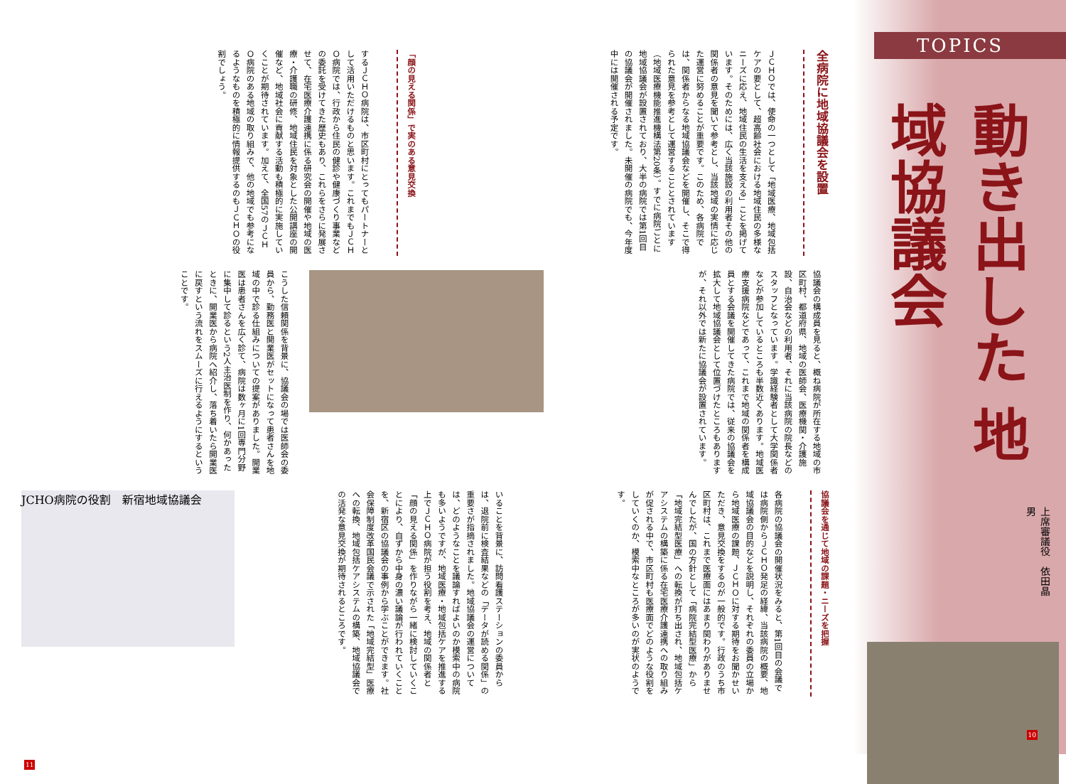TOPICS
動き出した 地域協議会
上席審議役　依田晶男
10
全病院に地域協議会を設置
ＪＣＨＯでは、使命の一つとして「地域医療、地域包括ケアの要として、超高齢社会における地域住民の多様なニーズに応え、地域住民の生活を支える」ことを掲げています。そのためには、広く当該施設の利用者その他の関係者の意見を聞いて参考とし、当該地域の実情に応じた運営に努めることが重要です。このため、各病院では、関係者からなる地域協議会などを開催し、そこで得られた意見を参考として運営することとされています（地域医療機能推進機構法第20条）。すでに病院ごとに地域協議会が設置されており、大半の病院では第1回目の協議会が開催されました。未開催の病院でも、今年度中には開催される予定です。
「顔の見える関係」で実のある意見交換
するＪＣＨＯ病院は、市区町村にとってもパートナーとして活用いただけるものと思います。これまでもＪＣＨＯ病院では、行政から住民の健診や健康づくり事業などの委託を受けてきた歴史もあり、これらをさらに発展させて、在宅医療介護連携に係る研究会の開催や地域の医療・介護職の研修、地域住民を対象とした公開講座の開催など、地域社会に貢献する活動も積極的に実施していくことが期待されています。加えて、全国57のＪＣＨＯ病院のある地域の取り組みで、他の地域でも参考になるようなものを積極的に情報提供するのもＪＣＨＯの役割でしょう。
協議会の構成員を見ると、概ね病院が所在する地域の市区町村、都道府県、地域の医師会、医療機関・介護施設、自治会などの利用者、それに当該病院の院長などのスタッフとなっています。学識経験者として大学関係者などが参加しているところも半数近くあります。地域医療支援病院などであって、これまで地域の関係者を構成員とする会議を開催してきた病院では、従来の協議会を拡大して地域協議会として位置づけたところもありますが、それ以外では新たに協議会が設置されています。
こうした信頼関係を背景に、協議会の場では医師会の委員から、勤務医と開業医がセットになって患者さんを地域の中で診る仕組みについての提案がありました。開業医は患者さんを広く診て、病院は数ヶ月に1回専門分野に集中して診るという2人主治医制を作り、何かあったときに、開業医から病院へ紹介し、落ち着いたら開業医に戻すという流れをスムーズに行えるようにするということです。
協議会を通じて地域の課題・ニーズを把握
各病院の協議会の開催状況をみると、第1回目の会議では病院側からＪＣＨＯ発足の経緯、当該病院の概要、地域協議会の目的などを説明し、それぞれの委員の立場から地域医療の課題、ＪＣＨＯに対する期待をお聞かせいただき、意見交換をするのが一般的です。行政のうち市区町村は、これまで医療面にはあまり関わりがありませんでしたが、国の方針として「病院完結型医療」から「地域完結型医療」への転換が打ち出され、地域包括ケアシステムの構築に係る在宅医療介護連携への取り組みが促される中で、市区町村も医療面でどのような役割をしていくのか、模索中なところが多いのが実状のようです。
いることを背景に、訪問看護ステーションの委員からは、退院前に検査結果などの「データが読める関係」の重要さが指摘されました。地域協議会の運営については、どのようなことを議論すればよいのか模索中の病院も多いようですが、地域医療・地域包括ケアを推進する上でＪＣＨＯ病院が担う役割を考え、地域の関係者と「顔の見える関係」を作りながら一緒に検討していくことにより、自ずから中身の濃い議論が行われていくことを、新宿区の協議会の事例から学ぶことができます。社会保障制度改革国民会議で示された「地域完結型」医療への転換、地域包括ケアシステムの構築、地域協議会での活発な意見交換が期待されるところです。
JCHO病院の役割　新宿地域協議会
11